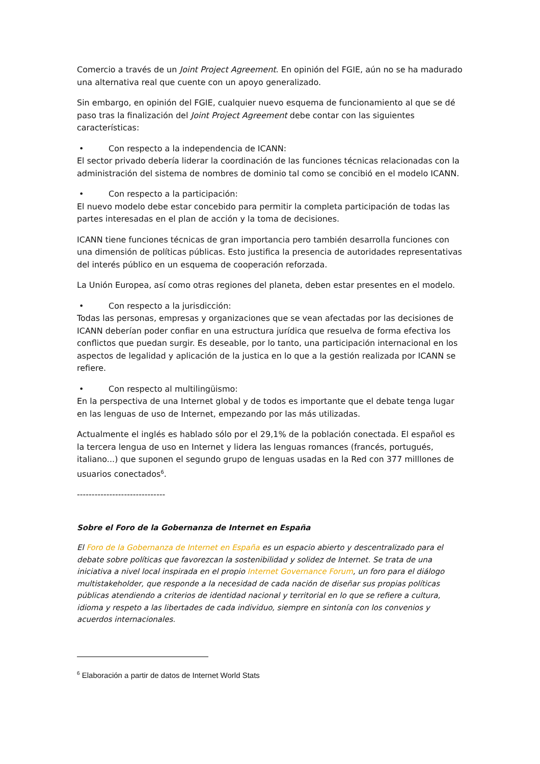Comercio a través de un Joint Project Agreement. En opinión del FGIE, aún no se ha madurado una alternativa real que cuente con un apoyo generalizado.
Sin embargo, en opinión del FGIE, cualquier nuevo esquema de funcionamiento al que se dé paso tras la finalización del Joint Project Agreement debe contar con las siguientes características:
• Con respecto a la independencia de ICANN:
El sector privado debería liderar la coordinación de las funciones técnicas relacionadas con la administración del sistema de nombres de dominio tal como se concibió en el modelo ICANN.
• Con respecto a la participación:
El nuevo modelo debe estar concebido para permitir la completa participación de todas las partes interesadas en el plan de acción y la toma de decisiones.
ICANN tiene funciones técnicas de gran importancia pero también desarrolla funciones con una dimensión de políticas públicas. Esto justifica la presencia de autoridades representativas del interés público en un esquema de cooperación reforzada.
La Unión Europea, así como otras regiones del planeta, deben estar presentes en el modelo.
• Con respecto a la jurisdicción:
Todas las personas, empresas y organizaciones que se vean afectadas por las decisiones de ICANN deberían poder confiar en una estructura jurídica que resuelva de forma efectiva los conflictos que puedan surgir. Es deseable, por lo tanto, una participación internacional en los aspectos de legalidad y aplicación de la justica en lo que a la gestión realizada por ICANN se refiere.
• Con respecto al multilingüismo:
En la perspectiva de una Internet global y de todos es importante que el debate tenga lugar en las lenguas de uso de Internet, empezando por las más utilizadas.
Actualmente el inglés es hablado sólo por el 29,1% de la población conectada. El español es la tercera lengua de uso en Internet y lidera las lenguas romances (francés, portugués, italiano...) que suponen el segundo grupo de lenguas usadas en la Red con 377 milllones de usuarios conectados<sup>6</sup>.
------------------------------
Sobre el Foro de la Gobernanza de Internet en España
El Foro de la Gobernanza de Internet en España es un espacio abierto y descentralizado para el debate sobre políticas que favorezcan la sostenibilidad y solidez de Internet. Se trata de una iniciativa a nivel local inspirada en el propio Internet Governance Forum, un foro para el diálogo multistakeholder, que responde a la necesidad de cada nación de diseñar sus propias políticas públicas atendiendo a criterios de identidad nacional y territorial en lo que se refiere a cultura, idioma y respeto a las libertades de cada individuo, siempre en sintonía con los convenios y acuerdos internacionales.
<sup>6</sup> Elaboración a partir de datos de Internet World Stats